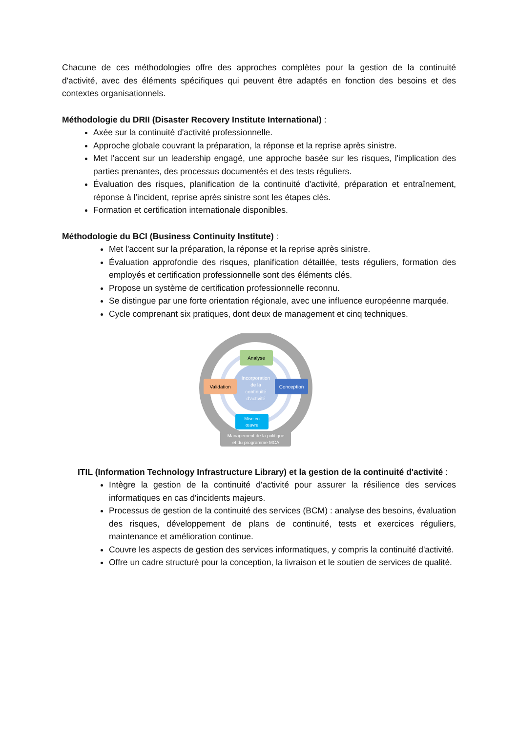Chacune de ces méthodologies offre des approches complètes pour la gestion de la continuité d'activité, avec des éléments spécifiques qui peuvent être adaptés en fonction des besoins et des contextes organisationnels.
Méthodologie du DRII (Disaster Recovery Institute International) :
Axée sur la continuité d'activité professionnelle.
Approche globale couvrant la préparation, la réponse et la reprise après sinistre.
Met l'accent sur un leadership engagé, une approche basée sur les risques, l'implication des parties prenantes, des processus documentés et des tests réguliers.
Évaluation des risques, planification de la continuité d'activité, préparation et entraînement, réponse à l'incident, reprise après sinistre sont les étapes clés.
Formation et certification internationale disponibles.
Méthodologie du BCI (Business Continuity Institute) :
Met l'accent sur la préparation, la réponse et la reprise après sinistre.
Évaluation approfondie des risques, planification détaillée, tests réguliers, formation des employés et certification professionnelle sont des éléments clés.
Propose un système de certification professionnelle reconnu.
Se distingue par une forte orientation régionale, avec une influence européenne marquée.
Cycle comprenant six pratiques, dont deux de management et cinq techniques.
Incorporation
de la
continuité
d'activité
Analyse
Validation
Conception
Mise en
œuvre
Management de la politique
et du programme MCA
ITIL (Information Technology Infrastructure Library) et la gestion de la continuité d'activité :
Intègre la gestion de la continuité d'activité pour assurer la résilience des services informatiques en cas d'incidents majeurs.
Processus de gestion de la continuité des services (BCM) : analyse des besoins, évaluation des risques, développement de plans de continuité, tests et exercices réguliers, maintenance et amélioration continue.
Couvre les aspects de gestion des services informatiques, y compris la continuité d'activité.
Offre un cadre structuré pour la conception, la livraison et le soutien de services de qualité.